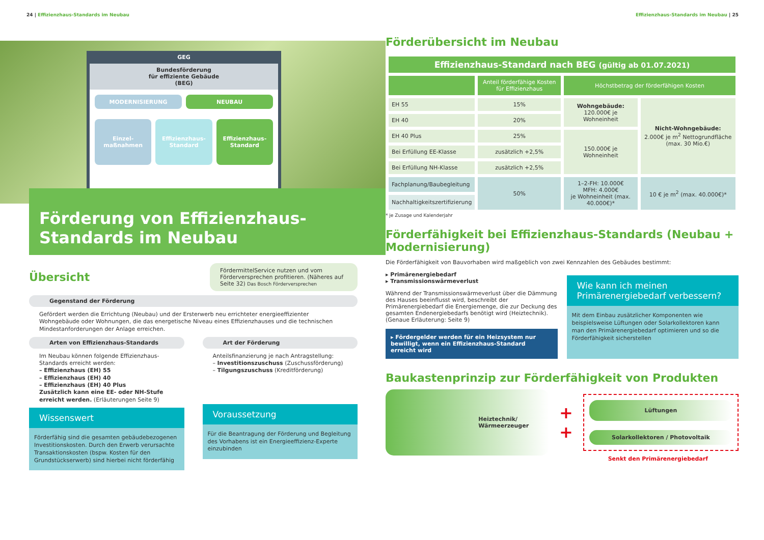24 | Effizienzhaus-Standards im Neubau
GEG
Bundesförderung
für effiziente Gebäude
(BEG)
MODERNISIERUNG NEUBAU
Einzel-
maßnahmen
Effizienzhaus-
Standard
Effizienzhaus-
Standard
Förderung von Effizienzhaus-Standards im Neubau
Übersicht
FördermittelService nutzen und vom Förderversprechen profitieren. (Näheres auf Seite 32) Das Bosch Förderversprechen
Gegenstand der Förderung
Gefördert werden die Errichtung (Neubau) und der Ersterwerb neu errichteter energieeffizienter Wohngebäude oder Wohnungen, die das energetische Niveau eines Effizienzhauses und die technischen Mindestanforderungen der Anlage erreichen.
Arten von Effizienzhaus-Standards
Im Neubau können folgende Effizienzhaus-Standards erreicht werden:
– Effizienzhaus (EH) 55
– Effizienzhaus (EH) 40
– Effizienzhaus (EH) 40 Plus
Zusätzlich kann eine EE- oder NH-Stufe erreicht werden. (Erläuterungen Seite 9)
Wissenswert
Förderfähig sind die gesamten gebäudebezogenen Investitionskosten. Durch den Erwerb verursachte Transaktionskosten (bspw. Kosten für den Grundstückserwerb) sind hierbei nicht förderfähig
Art der Förderung
Anteilsfinanzierung je nach Antragstellung:
– Investitionszuschuss (Zuschussförderung)
– Tilgungszuschuss (Kreditförderung)
Voraussetzung
Für die Beantragung der Förderung und Begleitung des Vorhabens ist ein Energieeffizienz-Experte einzubinden
Effizienzhaus-Standards im Neubau | 25
Förderübersicht im Neubau
| Effizienzhaus-Standard nach BEG (gültig ab 01.07.2021) | | | |
| --- | --- | --- | --- |
| | Anteil förderfähige Kosten für Effizienzhaus | Höchstbetrag der förderfähigen Kosten | |
| EH 55 | 15% | Wohngebäude: 120.000€ je Wohneinheit | Nicht-Wohngebäude: 2.000€ je m<sup>2</sup> Nettogrundfläche (max. 30 Mio.€) |
| EH 40 | 20% | | |
| EH 40 Plus | 25% | 150.000€ je Wohneinheit | |
| Bei Erfüllung EE-Klasse | zusätzlich +2,5% | | |
| Bei Erfüllung NH-Klasse | zusätzlich +2,5% | | |
| Fachplanung/Baubegleitung | 50% | 1–2-FH: 10.000€ MFH: 4.000€ je Wohneinheit (max. 40.000€)* | 10 € je m<sup>2</sup> (max. 40.000€)* |
| Nachhaltigkeitszertifizierung | | | |
* je Zusage und Kalenderjahr
Förderfähigkeit bei Effizienzhaus-Standards (Neubau + Modernisierung)
Die Förderfähigkeit von Bauvorhaben wird maßgeblich von zwei Kennzahlen des Gebäudes bestimmt:
▸ Primärenergiebedarf
▸ Transmissionswärmeverlust
Während der Transmissionswärmeverlust über die Dämmung des Hauses beeinflusst wird, beschreibt der Primärenergiebedarf die Energiemenge, die zur Deckung des gesamten Endenergiebedarfs benötigt wird (Heiztechnik). (Genaue Erläuterung: Seite 9)
▸ Fördergelder werden für ein Heizsystem nur bewilligt, wenn ein Effizienzhaus-Standard erreicht wird
Wie kann ich meinen Primärenergiebedarf verbessern?
Mit dem Einbau zusätzlicher Komponenten wie beispielsweise Lüftungen oder Solarkollektoren kann man den Primärenergiebedarf optimieren und so die Förderfähigkeit sicherstellen
Baukastenprinzip zur Förderfähigkeit von Produkten
Heiztechnik/
Wärmeerzeuger
+
+
Lüftungen
Solarkollektoren / Photovoltaik
Senkt den Primärenergiebedarf